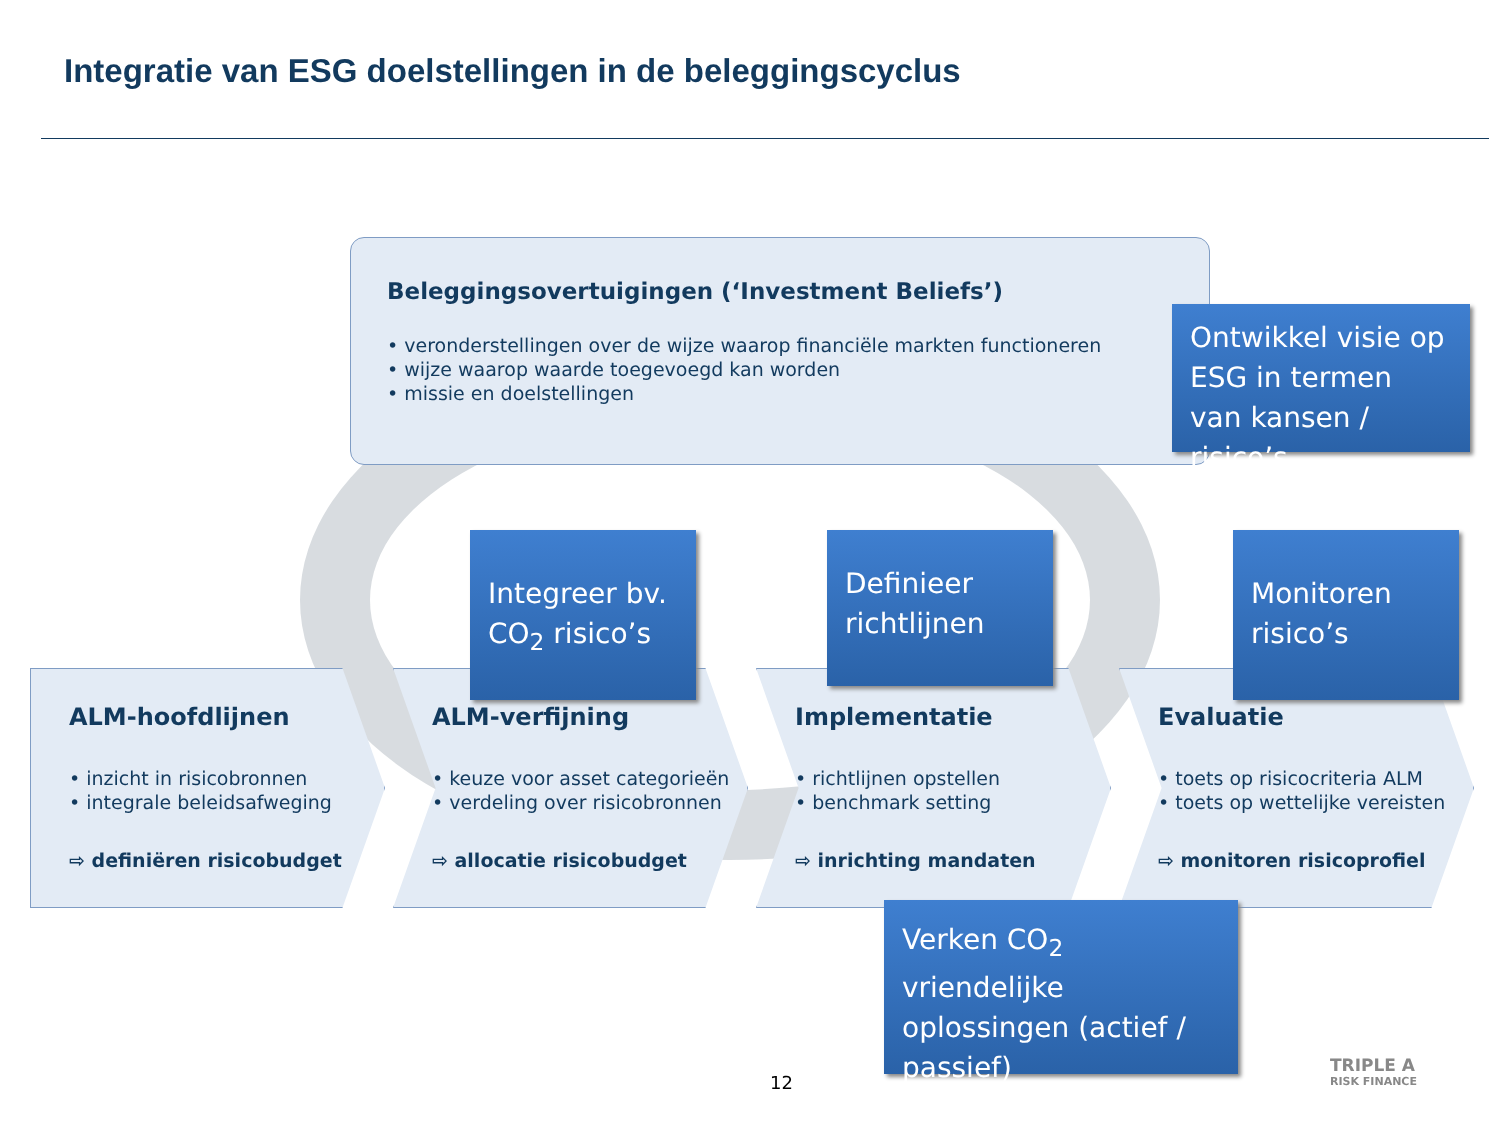Integratie van ESG doelstellingen in de beleggingscyclus
Beleggingsovertuigingen (‘Investment Beliefs’)
• veronderstellingen over de wijze waarop financiële markten functioneren
• wijze waarop waarde toegevoegd kan worden
• missie en doelstellingen
ALM-hoofdlijnen
• inzicht in risicobronnen
• integrale beleidsafweging
⇨ definiëren risicobudget
ALM-verfijning
• keuze voor asset categorieën
• verdeling over risicobronnen
⇨ allocatie risicobudget
Implementatie
• richtlijnen opstellen
• benchmark setting
⇨ inrichting mandaten
Evaluatie
• toets op risicocriteria ALM
• toets op wettelijke vereisten
⇨ monitoren risicoprofiel
Ontwikkel visie op ESG in termen van kansen / risico’s
Integreer bv. CO<sub>2</sub> risico’s
Definieer richtlijnen
Monitoren risico’s
Verken CO<sub>2</sub> vriendelijke oplossingen (actief / passief)
12
TRIPLE A
RISK FINANCE